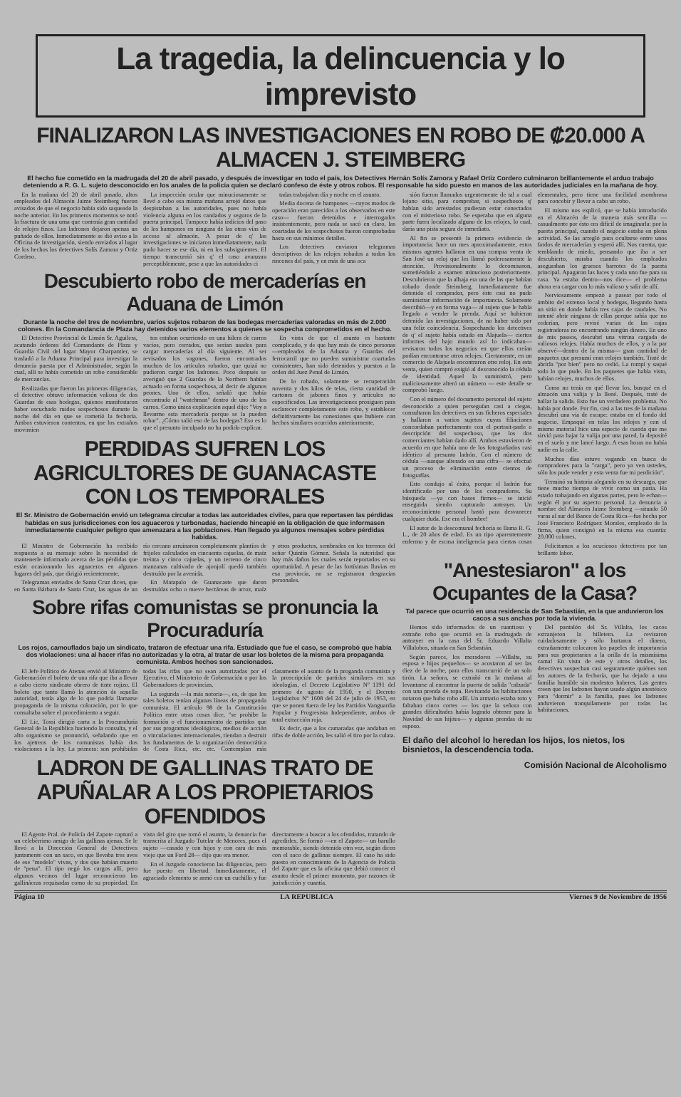La tragedia, la delincuencia y lo imprevisto
FINALIZARON LAS INVESTIGACIONES EN ROBO DE ₡20.000 A ALMACEN J. STEIMBERG
El hecho fue cometido en la madrugada del 20 de abril pasado, y después de investigar en todo el país, los Detectives Hernán Solís Zamora y Rafael Ortiz Cordero culminaron brillantemente el arduo trabajo deteniendo a R. G. L. sujeto desconocido en los anales de la policía quien se declaró confeso de éste y otros robos. El responsable ha sido puesto en manos de las autoridades judiciales en la mañana de hoy.
En la mañana del 20 de abril pasado, altos empleados del Almacén Jaime Steimberg fueron avisados de que el negocio había sido saqueado la noche anterior. En los primeros momentos se notó la fractura de una urna que contenía gran cantidad de relojes finos. Los ladrones dejaron apenas un puñado de ellos. Inmediatamente se dió aviso a la Oficina de Investigación, siendo enviados al lugar de los hechos los detectives Solís Zamora y Ortiz Cordero.
La inspección ocular que minuciosamente se llevó a cabo esa misma mañana arrojó datos que despistaban a las autoridades, pues no había violencia alguna en los candados y seguros de la puerta principal. Tampoco había indicios del paso de los hampones en ninguna de las otras vías de acceso al almacén. A pesar de q' las investigaciones se iniciaron inmediatamente, nada pudo hacer se ese día, ni en los subsiguientes. El tiempo transcurrió sin q' el caso avanzara perceptiblemente, pese a que las autoridades ci
tadas trabajaban día y noche en el asunto.
Media docena de hampones —cuyos modos de operación eran parecidos a los observados en este caso— fueron detenidos e interrogados insistentemente, pero nada se sacó en claro, las coartadas de los sospechosos fueron comprobadas hasta en sus mínimos detalles.
Los detectives enviaron telegramas descriptivos de los relojes robados a todos los rincones del país, y en más de una oca
Descubierto robo de mercaderías en Aduana de Limón
Durante la noche del tres de noviembre, varios sujetos robaron de las bodegas mercaderías valoradas en más de 2.000 colones. En la Comandancia de Plaza hay detenidos varios elementos a quienes se sospecha comprometidos en el hecho.
El Detective Provincial de Limón Sr. Aguilera, acatando órdenes del Comandante de Plaza y Guardia Civil del lugar Mayor Charpantier, se trasladó a la Aduana Principal para investigar la denuncia puesta por el Administrador, según la cual, allí se había cometido un robo considerable de mercancías.
Realizadas que fueron las primeras diligencias, el detective obtuvo información valiosa de dos Guardas de esas bodegas, quienes manifestaron haber escuchado ruidos sospechosos durante la noche del día en que se cometió la fechoría. Ambos estuvieron contentos, en que los extraños movimien
tos estaban ocurriendo en una hilera de carros vacíos, pero cerrados, que serían usados para cargar mercaderías al día siguiente. Al ser revisados los vagones, fueron encontrados muchos de los artículos robados, que quizá no pudieron cargar los ladrones. Poco después se averiguó que 2 Guardas de la Northern habían actuado en forma sospechosa, al decir de algunos peones. Uno de ellos, señaló que había encontrado al "watchman" dentro de uno de los carros. Como única explicación aquel dijo: "Voy a llevarme esta mercadería porque se la pueden robar". ¿Cómo salió eso de las bodegas? Eso es lo que el presunto inculpado no ha podido explicar.
En vista de que el asunto es bastante complicado, y de que hay más de cinco personas —empleados de la Aduana y Guardas del ferrocarril que no pueden suministrar coartadas consistentes, han sido detenidos y puestos a la orden del Juez Penal de Limón.
De lo robado, solamente se recuperación noventa y dos kilos de telas, cierta cantidad de cartones de jabones finos y artículos no especificados. Las investigaciones prosiguen para esclarecer completamente este robo, y establecer definitivamente las conexiones que hubiere con hechos similares ocurridos anteriormente.
PERDIDAS SUFREN LOS AGRICULTORES DE GUANACASTE CON LOS TEMPORALES
El Sr. Ministro de Gobernación envió un telegrama circular a todas las autoridades civiles, para que reportasen las pérdidas habidas en sus jurisdicciones con los aguaceros y turbonadas, haciendo hincapié en la obligación de que informasen inmediatamente cualquier peligro que amenazara a las poblaciones. Han llegado ya algunos mensajes sobre pérdidas habidas.
El Ministro de Gobernación ha recibido respuesta a su mensaje sobre la necesidad de mantenerle informado acerca de las pérdidas que están ocasionando los aguaceros en algunos lugares del país, que dirigió recientemente.
Telegramas enviados de Santa Cruz dicen, que en Santa Bárbara de Santa Cruz, las aguas de un río cercano arruinaron completamente plantíos de frijoles calculados en cincuenta cajuelas, de maíz treinta y cinco cajuelas, y un terreno de cinco manzanas cultivado de ajonjolí quedó también destruído por la avenida.
En Matapalo de Guanacaste que daron destruídas ocho o nueve hectáreas de arroz, maíz y otros productos, sembrados en los terrenos del señor Quintín Gómez. Señala la autoridad que hay más daños los cuales serán reportados en su oportunidad. A pesar de las fortísimas lluvias en esa provincia, no se registraron desgracias personales.
Sobre rifas comunistas se pronuncia la Procuraduría
Los rojos, camouflados bajo un sindicato, trataron de efectuar una rifa. Estudiado que fue el caso, se comprobó que había dos violaciones: una al hacer rifas no autorizadas y la otra, al tratar de usar los boletos de la misma para propaganda comunista. Ambos hechos son sancionados.
El Jefe Político de Atenas envió al Ministro de Gobernación el boleto de una rifa que iba a llevar a cabo cierto sindicato obrero de tinte rojizo. El boleto que tanto llamó la atención de aquella autoridad, tenía algo de lo que podría llamarse propaganda de la misma coloración, por lo que consultaba sobre el procedimiento a seguir.
El Lic. Tossi dirigió carta a la Procuraduría General de la República haciendo la consulta, y el alto organismo se pronunció, señalando que en los ajetreos de los comunistas había dos violaciones a la ley. La primera: son prohibidas todas las rifas que no sean autorizadas por el Ejecutivo, el Ministerio de Gobernación o por los Gobernadores de provincias.
La segunda —la más notoria—, es, de que los tales boletos tenían algunas líneas de propaganda comunista. El artículo 98 de la Constitución Política entre otras cosas dice, "se prohibe la formación o el funcionamiento de partidos que por sus programas ideológicos, medios de acción o vinculaciones internacionales, tiendan a destruir los fundamentos de la organización democrática de Costa Rica, etc. etc. Contemplan más claramente el asunto de la proganda comunista y la proscripción de partidos similares en sus ideologías, el Decreto Legislativo Nº 1191 del primero de agosto de 1950, y el Decreto Legislativo Nº 1608 del 24 de julio de 1953, en que se ponen fuera de ley los Partidos Vanguardia Popular y Progresista Independiente, ambos de total extracción roja.
Es decir, que a los camaradas que andaban en rifas de doble acción, les salió el tiro por la culata.
LADRON DE GALLINAS TRATO DE APUÑALAR A LOS PROPIETARIOS OFENDIDOS
El Agente Pral. de Policía del Zapote capturó a un celebérrimo amigo de las gallinas ajenas. Se le llevó a la Dirección General de Detectives juntamente con un saco, en que llevaba tres aves de ese "modelo" vivas, y dos que habían muerto de "pena". El tipo negó los cargos allí, pero algunos vecinos del lugar reconocieron las gallináceas requisadas como de su propiedad. En vista del giro que tomó el asunto, la denuncia fue transcrita al Juzgado Tutelar de Menores, pues el sujeto —casado y con hijos y con cara de más viejo que un Ford 28— dijo que era menor.
En el Juzgado conocieron las diligencias, pero fue puesto en libertad. Inmediatamente, el agraciado elemento se armó con un cuchillo y fue directamente a buscar a los ofendidos, tratando de agredirles. Se formó —en el Zapote— un barullo memorable, siendo detenido otra vez, según dicen con el saco de gallinas siempre. El caso ha sido puesto en conocimiento de la Agencia de Policía del Zapote que es la oficina que debió conocer el asunto desde el primer momento, por razones de jurisdicción y cuantía.
sión fueron llamados urgentemente de tal a cual lejano sitio, para comprobar, si sospechosos q' habían sido arrestados pudieran estar conectados con el misterioso robo. Se esperaba que en alguna parte fuera localizado alguno de los relojes, lo cual, daría una pista segura de inmediato.
Al fin se presentó la primera evidencia de importancia: hace un mes aproximadamente, estos mismos agentes hallaron en una compra venta de San José un reloj que les llamó poderosamente la atención. Provisionalmente lo decomisaron, sometiéndolo a examen minucioso posteriormente. Descubrieron que la alhaja era una de las que habían robado donde Steimberg. Inmediatamente fue detenido el comprador, pero éste casi no pudo suministrar información de importancia. Solamente describió—y en forma vaga— al sujeto que le había llegado a vender la prenda. Aquí se hubieran detenido las investigaciones, de no haber sido por una feliz coincidencia. Sospechando los detectives de q' el sujeto había estado en Alajuela— ciertos informes del bajo mundo así lo indicaban— revisaron todos los negocios en que ellos creían podían encontrarse otros relojes. Ciertamente, en un comercio de Alajuela encontraron otro reloj. En esta venta, quien compró exigió al desconocido la cédula de identidad. Aquel la suministró, pero maliciosamente alteró un número — este detalle se comprobó luego.
Con el número del documento personal del sujeto desconocido a quien perseguían casi a ciegas, consultaron los detectives en sus ficheros especiales y hallaron a varios sujetos cuyas filiaciones concordaban perfectamente con el pertrait-parle o descripción del sospechoso, que los dos comerciantes habían dado allí. Ambos estuvieron de acuerdo en que había uno de los fotografiados casi idéntico al presunto ladrón. Con el número de cédula —aunque alterado en una cifra— se efectuó un proceso de eliminación entre cientos de fotografías.
Esto condujo al éxito, porque el ladrón fue identificado por uno de los compradores. Su búsqueda —ya con bases firmes— se inició enseguida siendo capturado anteayer. Un reconocimiento personal bastó para desvanecer cualquier duda. Ese era el hombre!
El autor de la descomunal fechoría se llama R. G. L., de 20 años de edad. Es un tipo aparentemente enfermo y de escasa inteligencia para ciertas cosas elementales, pero tiene una facilidad asombrosa para concebir y llevar a cabo un robo.
El mismo nos explicó, que se había introducido en el Almacén de la manera más sencilla —casualmente por ésto era difícil de imaginarla: por la puerta principal, cuando el negocio estaba en plena actividad. Se las arregló para ocultarse entre unos fardos de mercaderías y esperó allí. Nos cuenta, que temblando de miedo, pensando que iba a ser descubierto, miraba cuando los empleados aseguraban los gruesos barrotes de la puerta principal. Apagaron las luces y cada uno fue para su casa. Ya estaba dentro—nos dice— el problema ahora era cargar con lo más valioso y salir de allí.
Nerviosamente empezó a pasear por todo el ámbito del extenso local y bodegas, llegando hasta un sitio en donde había tres cajas de caudales. No intenté abrir ninguna de ellas porque sabía que no cederían, pero revisé varias de las cajas registradoras no encontrando ningún dinero. En uno de mis paseos, descubrí una vitrina cargada de valiosos relojes. Había muchos de ellos, y a la par observé—dentro de la misma— gran cantidad de paquetes que presumí eran relojes también. Traté de abrirla "por bien" pero no cedió. La rompí y saqué todo lo que pude. En los paquetes que había visto, habían relojes, muchos de ellos.
Como no tenía en qué llevar los, busqué en el almacén una valija y la llené. Después, traté de hallar la salida. Esto fue un verdadero problema. No había por donde. Por fin, casi a las tres de la mañana descubrí una vía de escape: estaba en el fondo del negocio. Empaqué en telas los relojes y con el mismo material hice una especie de cuerda que me sirvió para bajar la valija por una pared, la deposité en el suelo y me lancé luego. A esas horas no había nadie en la calle.
Muchos días estuve vagando en busca de compradores para la "carga", pero ya ven ustedes, sólo los pude vender y esta venta fue mi perdición".
Terminó su historia alegando en su descargo, que tiene mucho tiempo de vivir como un paria. Ha estado trabajando en algunas partes, pero le echan—según él por su aspecto personal. La denuncia a nombre del Almacén Jaime Stemberg —situado 50 varas al sur del Banco de Costa Rica—fue hecha por José Francisco Rodríguez Morales, empleado de la firma, quien consignó en la misma esa cuantía: 20.000 colones.
Felicitamos a los acuciosos detectives por tan brillante labor.
"Anestesiaron" a los Ocupantes de la Casa?
Tal parece que ocurrió en una residencia de San Sebastián, en la que anduvieron los cacos a sus anchas por toda la vivienda.
Hemos sido informados de un cuantioso y extraño robo que ocurrió en la madrugada de anteayer en la casa del Sr. Eduardo Villalta Villalobos, situada en San Sebastián.
Según parece, los moradores —Villalta, su esposa e hijos pequeños— se acostaron al ser las diez de la noche, para ellos transcurrió de un solo tirón. La señora, se extrañó en la mañana al levantarse al encontrar la puerta de salida "calzada" con una prenda de ropa. Revisando las habitaciones notaron que hubo robo allí. Un armario estaba roto y faltaban cinco cortes — los que la señora con grandes dificultades había logrado obtener para la Navidad de sus hijitos— y algunas prendas de su esposo.
Del pantalón del Sr. Villalta, los cacos extranjeron la billetera. La revisaron cuidadosamente y sólo hurtaron el dinero, extrañamente colocaron los papeles de importancia para sus propietarios a la orilla de la mismísima cama! En vista de este y otros detalles, los detectives sospechan casi seguramente quiénes son los autores de la fechoría, que ha dejado a una familia humilde sin modestos haberes. Las gentes creen que los ladrones hayan usado algún anestésico para "dormir" a la familia, pues los ladrones anduvieron tranquilamente por todas las habitaciones.
El daño del alcohol lo heredan los hijos, los nietos, los bisnietos, la descendencia toda.
Comisión Nacional de Alcoholismo
Página 10 LA REPUBLICA Viernes 9 de Noviembre de 1956